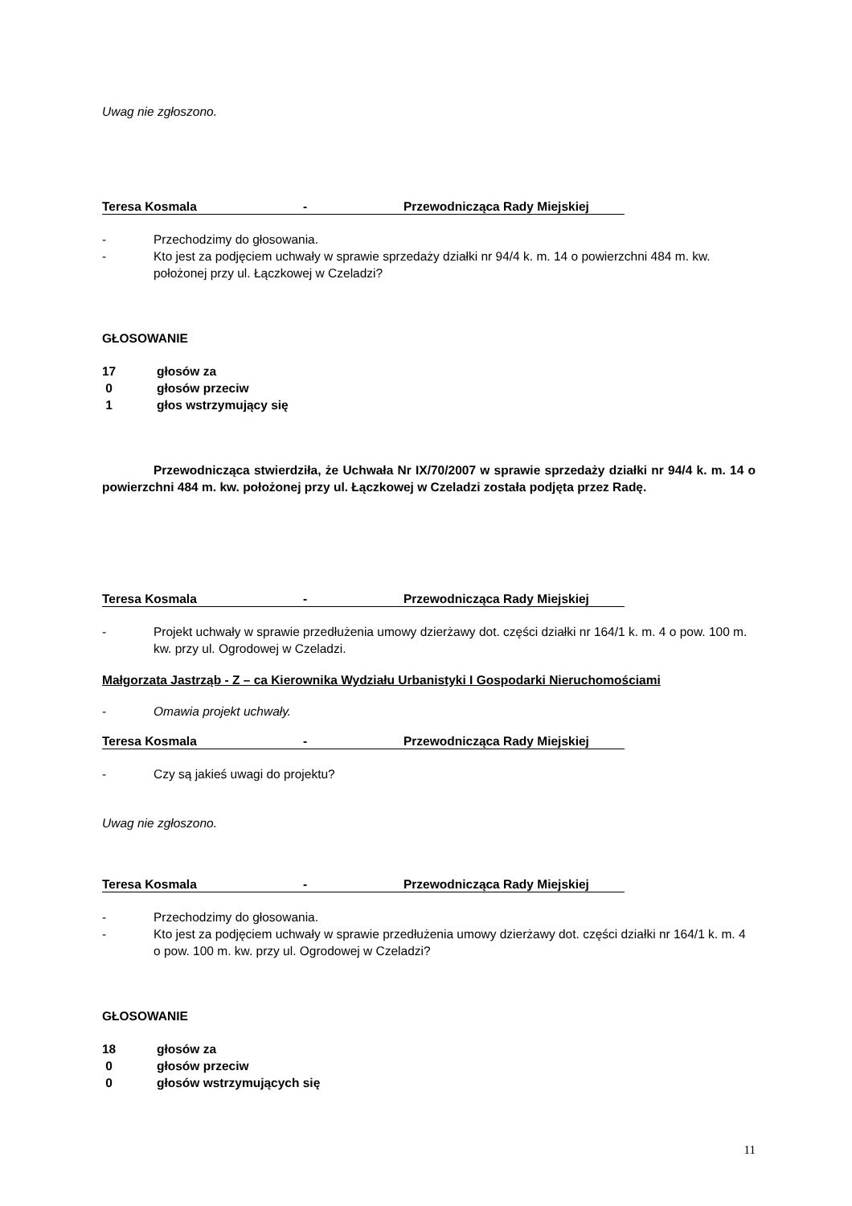Uwag nie zgłoszono.
Teresa Kosmala - Przewodnicząca Rady Miejskiej
- Przechodzimy do głosowania.
- Kto jest za podjęciem uchwały w sprawie sprzedaży działki nr 94/4 k. m. 14 o powierzchni 484 m. kw. położonej przy ul. Łączkowej w Czeladzi?
GŁOSOWANIE
17 głosów za
0 głosów przeciw
1 głos wstrzymujący się
Przewodnicząca stwierdziła, że Uchwała Nr IX/70/2007 w sprawie sprzedaży działki nr 94/4 k. m. 14 o powierzchni 484 m. kw. położonej przy ul. Łączkowej w Czeladzi została podjęta przez Radę.
Teresa Kosmala - Przewodnicząca Rady Miejskiej
- Projekt uchwały w sprawie przedłużenia umowy dzierżawy dot. części działki nr 164/1 k. m. 4 o pow. 100 m. kw. przy ul. Ogrodowej w Czeladzi.
Małgorzata Jastrząb - Z – ca Kierownika Wydziału Urbanistyki I Gospodarki Nieruchomościami
- Omawia projekt uchwały.
Teresa Kosmala - Przewodnicząca Rady Miejskiej
- Czy są jakieś uwagi do projektu?
Uwag nie zgłoszono.
Teresa Kosmala - Przewodnicząca Rady Miejskiej
- Przechodzimy do głosowania.
- Kto jest za podjęciem uchwały w sprawie przedłużenia umowy dzierżawy dot. części działki nr 164/1 k. m. 4 o pow. 100 m. kw. przy ul. Ogrodowej w Czeladzi?
GŁOSOWANIE
18 głosów za
0 głosów przeciw
0 głosów wstrzymujących się
11